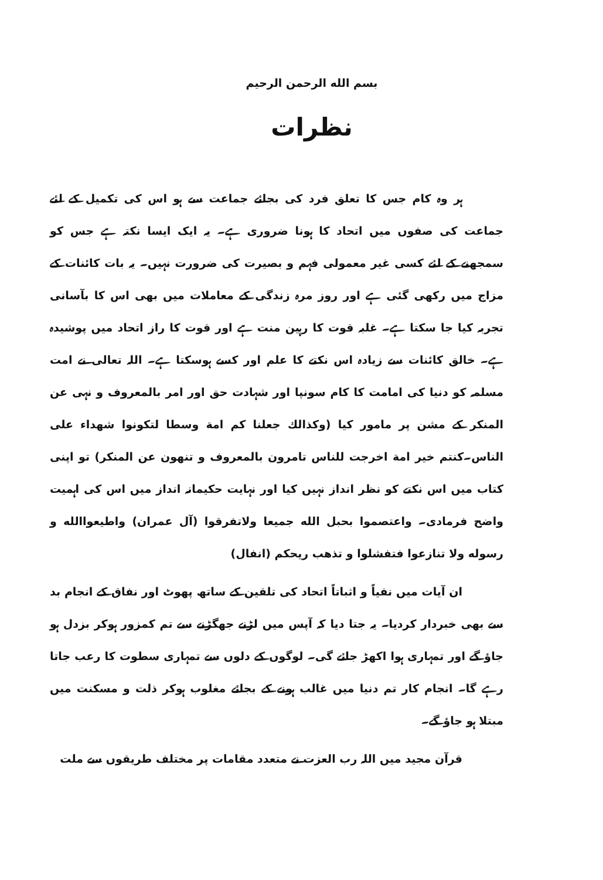بسم الله الرحمن الرحيم
نظرات
ہر وہ کام جس کا تعلق فرد کی بجائے جماعت سے ہو اس کی تکمیل کے لئے جماعت کی صفوں میں اتحاد کا ہونا ضروری ہے۔ یہ ایک ایسا نکتہ ہے جس کو سمجھنے کے لئے کسی غیر معمولی فہم و بصیرت کی ضرورت نہیں۔ یہ بات کائنات کے مزاج میں رکھی گئی ہے اور روز مرہ زندگی کے معاملات میں بھی اس کا بآسانی تجربہ کیا جا سکتا ہے۔ غلبہ قوت کا رہین منت ہے اور قوت کا راز اتحاد میں پوشیدہ ہے۔ خالق کائنات سے زیادہ اس نکتے کا علم اور کسے ہوسکتا ہے۔ اللہ تعالی نے امت مسلمہ کو دنیا کی امامت کا کام سونپا اور شہادت حق اور امر بالمعروف و نہی عن المنکر کے مشن پر مامور کیا (وکذالك جعلنا کم امة وسطا لتكونوا شهداء على الناس۔کنتم خير امة اخرجت للناس تامرون بالمعروف و تنهون عن المنكر) تو اپنی کتاب میں اس نکتے کو نظر انداز نہیں کیا اور نہایت حکیمانہ انداز میں اس کی اہمیت واضح فرمادی۔ واعتصموا بحبل الله جميعا ولاتفرقوا (آل عمران) واطيعواالله و رسوله ولا تنازعوا فتفشلوا و تذهب ريحكم (انفال)
ان آیات میں نفیاً و اثباتاً اتحاد کی تلقین کے ساتھ پھوٹ اور نفاق کے انجام بد سے بھی خبردار کردیا۔ یہ جتا دیا کہ آپس میں لڑنے جھگڑنے سے تم کمزور ہوکر بزدل ہو جاؤ گے اور تمہاری ہوا اکھڑ جائے گی۔ لوگوں کے دلوں سے تمہاری سطوت کا رعب جاتا رہے گا۔ انجام کار تم دنیا میں غالب ہونے کے بجائے مغلوب ہوکر ذلت و مسکنت میں مبتلا ہو جاؤ گے۔
قرآن مجید میں اللہ رب العزت نے متعدد مقامات پر مختلف طریقوں سے ملت